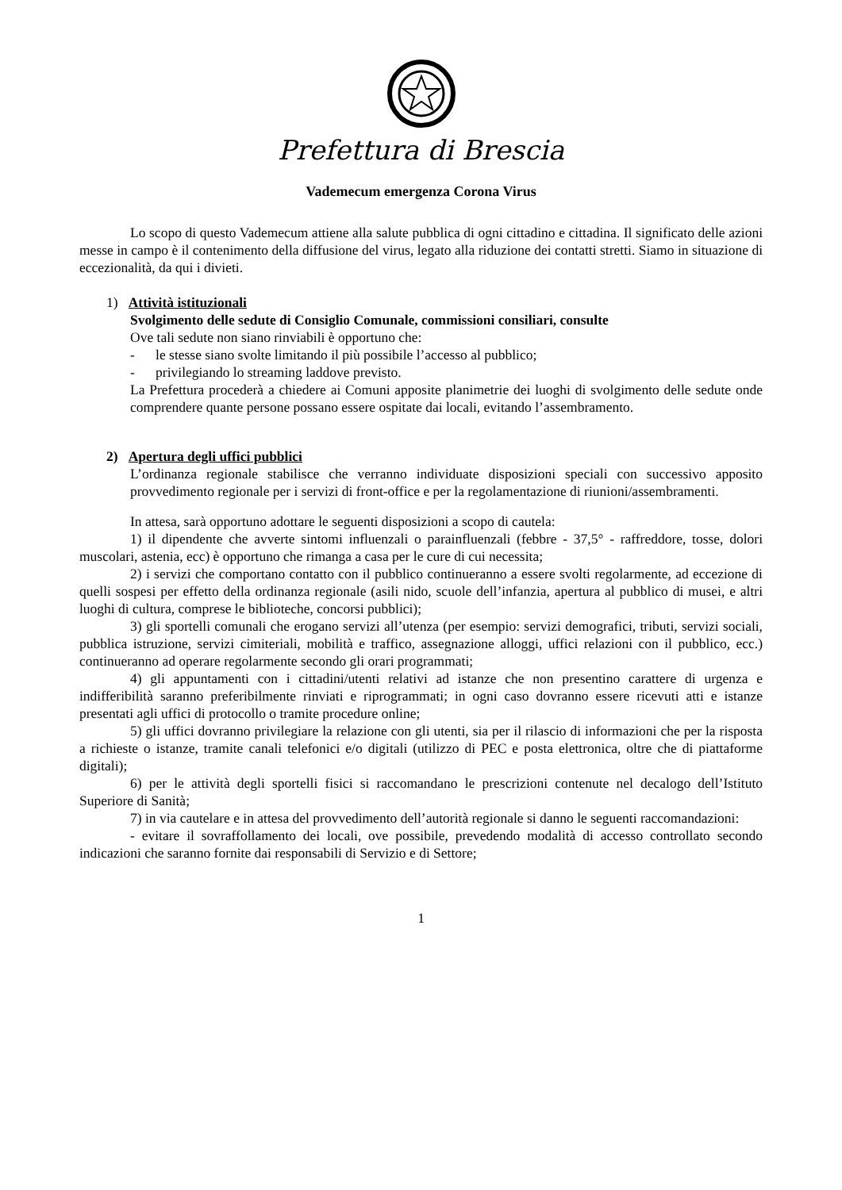Prefettura di Brescia
Vademecum emergenza Corona Virus
Lo scopo di questo Vademecum attiene alla salute pubblica di ogni cittadino e cittadina. Il significato delle azioni messe in campo è il contenimento della diffusione del virus, legato alla riduzione dei contatti stretti. Siamo in situazione di eccezionalità, da qui i divieti.
1) Attività istituzionali
Svolgimento delle sedute di Consiglio Comunale, commissioni consiliari, consulte
Ove tali sedute non siano rinviabili è opportuno che:
- le stesse siano svolte limitando il più possibile l’accesso al pubblico;
- privilegiando lo streaming laddove previsto.
La Prefettura procederà a chiedere ai Comuni apposite planimetrie dei luoghi di svolgimento delle sedute onde comprendere quante persone possano essere ospitate dai locali, evitando l’assembramento.
2) Apertura degli uffici pubblici
L’ordinanza regionale stabilisce che verranno individuate disposizioni speciali con successivo apposito provvedimento regionale per i servizi di front-office e per la regolamentazione di riunioni/assembramenti.
In attesa, sarà opportuno adottare le seguenti disposizioni a scopo di cautela:
1) il dipendente che avverte sintomi influenzali o parainfluenzali (febbre - 37,5° - raffreddore, tosse, dolori muscolari, astenia, ecc) è opportuno che rimanga a casa per le cure di cui necessita;
2) i servizi che comportano contatto con il pubblico continueranno a essere svolti regolarmente, ad eccezione di quelli sospesi per effetto della ordinanza regionale (asili nido, scuole dell’infanzia, apertura al pubblico di musei, e altri luoghi di cultura, comprese le biblioteche, concorsi pubblici);
3) gli sportelli comunali che erogano servizi all’utenza (per esempio: servizi demografici, tributi, servizi sociali, pubblica istruzione, servizi cimiteriali, mobilità e traffico, assegnazione alloggi, uffici relazioni con il pubblico, ecc.) continueranno ad operare regolarmente secondo gli orari programmati;
4) gli appuntamenti con i cittadini/utenti relativi ad istanze che non presentino carattere di urgenza e indifferibilità saranno preferibilmente rinviati e riprogrammati; in ogni caso dovranno essere ricevuti atti e istanze presentati agli uffici di protocollo o tramite procedure online;
5) gli uffici dovranno privilegiare la relazione con gli utenti, sia per il rilascio di informazioni che per la risposta a richieste o istanze, tramite canali telefonici e/o digitali (utilizzo di PEC e posta elettronica, oltre che di piattaforme digitali);
6) per le attività degli sportelli fisici si raccomandano le prescrizioni contenute nel decalogo dell’Istituto Superiore di Sanità;
7) in via cautelare e in attesa del provvedimento dell’autorità regionale si danno le seguenti raccomandazioni:
- evitare il sovraffollamento dei locali, ove possibile, prevedendo modalità di accesso controllato secondo indicazioni che saranno fornite dai responsabili di Servizio e di Settore;
1